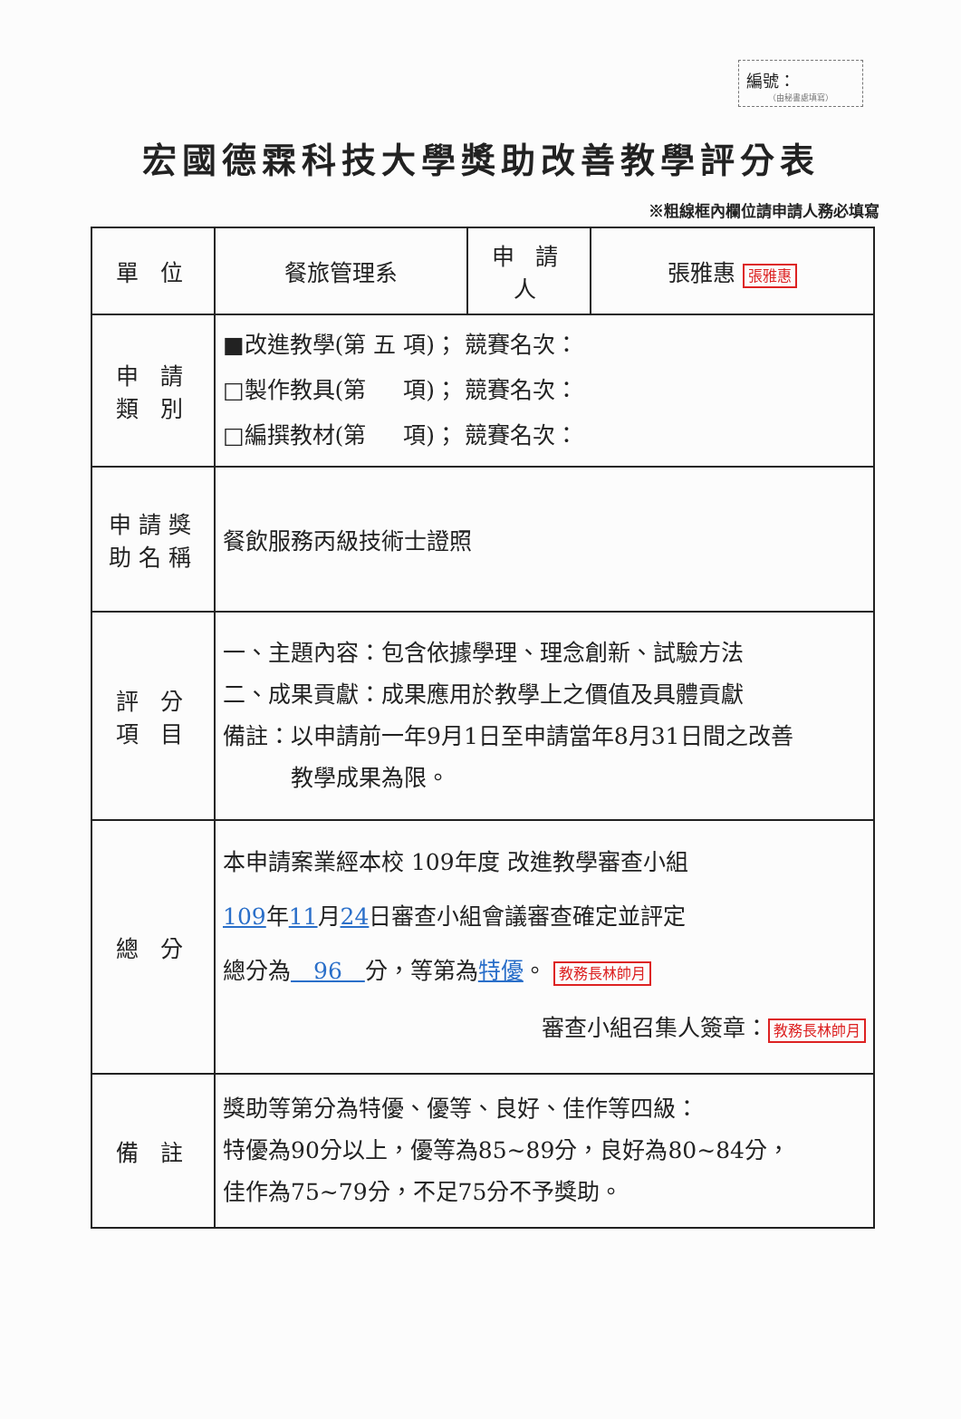編號：
（由秘書處填寫）
宏國德霖科技大學獎助改善教學評分表
※粗線框內欄位請申請人務必填寫
| 單 位 | 餐旅管理系 | 申 請 人 | 張雅惠 張雅惠 |
| 申 請 類 別 | ■改進教學(第 五 項)； 競賽名次： □製作教具(第 項)； 競賽名次： □編撰教材(第 項)； 競賽名次： | | |
| 申請獎 助名稱 | 餐飲服務丙級技術士證照 | | |
| 評 分 項 目 | 一、主題內容：包含依據學理、理念創新、試驗方法 二、成果貢獻：成果應用於教學上之價值及具體貢獻 備註：以申請前一年9月1日至申請當年8月31日間之改善 教學成果為限。 | | |
| 總 分 | 本申請案業經本校 109年度 改進教學審查小組 109 年 11 月 24 日審查小組會議審查確定並評定 總分為 96 分，等第為 特優 。 教務長林帥月 審查小組召集人簽章： 教務長林帥月 | | |
| 備 註 | 獎助等第分為特優、優等、良好、佳作等四級： 特優為90分以上，優等為85~89分，良好為80~84分， 佳作為75~79分，不足75分不予獎助。 | | |